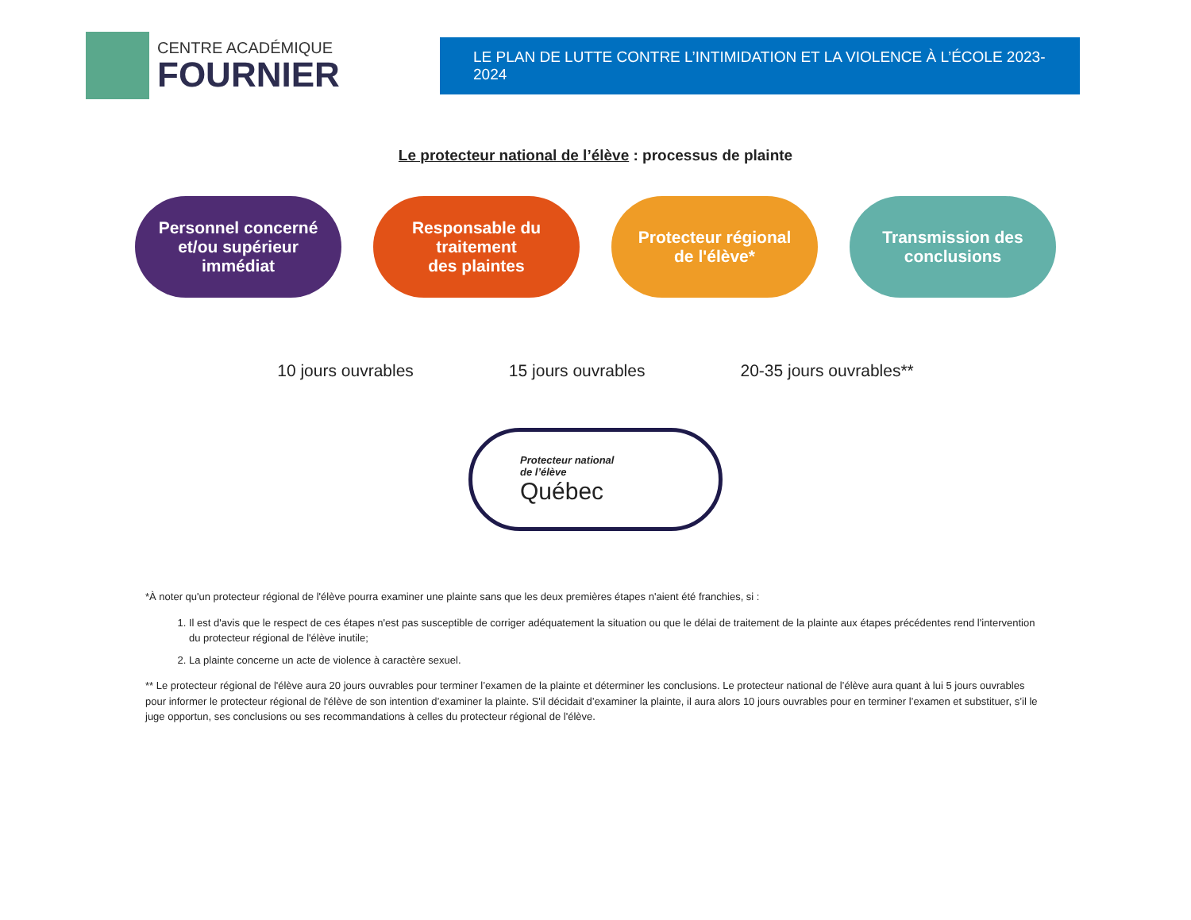CENTRE ACADÉMIQUE
FOURNIER
LE PLAN DE LUTTE CONTRE L’INTIMIDATION ET LA VIOLENCE À L’ÉCOLE 2023-2024
Le protecteur national de l’élève : processus de plainte
Personnel concerné
et/ou supérieur
immédiat
Responsable du
traitement
des plaintes
Protecteur régional
de l'élève*
Transmission des
conclusions
10 jours ouvrables 15 jours ouvrables 20-35 jours ouvrables**
Protecteur national
de l’élève
Québec
*À noter qu'un protecteur régional de l'élève pourra examiner une plainte sans que les deux premières étapes n'aient été franchies, si :
1. Il est d'avis que le respect de ces étapes n'est pas susceptible de corriger adéquatement la situation ou que le délai de traitement de la plainte aux étapes précédentes rend l'intervention du protecteur régional de l'élève inutile;
2. La plainte concerne un acte de violence à caractère sexuel.
** Le protecteur régional de l'élève aura 20 jours ouvrables pour terminer l’examen de la plainte et déterminer les conclusions. Le protecteur national de l’élève aura quant à lui 5 jours ouvrables pour informer le protecteur régional de l'élève de son intention d’examiner la plainte. S'il décidait d’examiner la plainte, il aura alors 10 jours ouvrables pour en terminer l’examen et substituer, s’il le juge opportun, ses conclusions ou ses recommandations à celles du protecteur régional de l'élève.